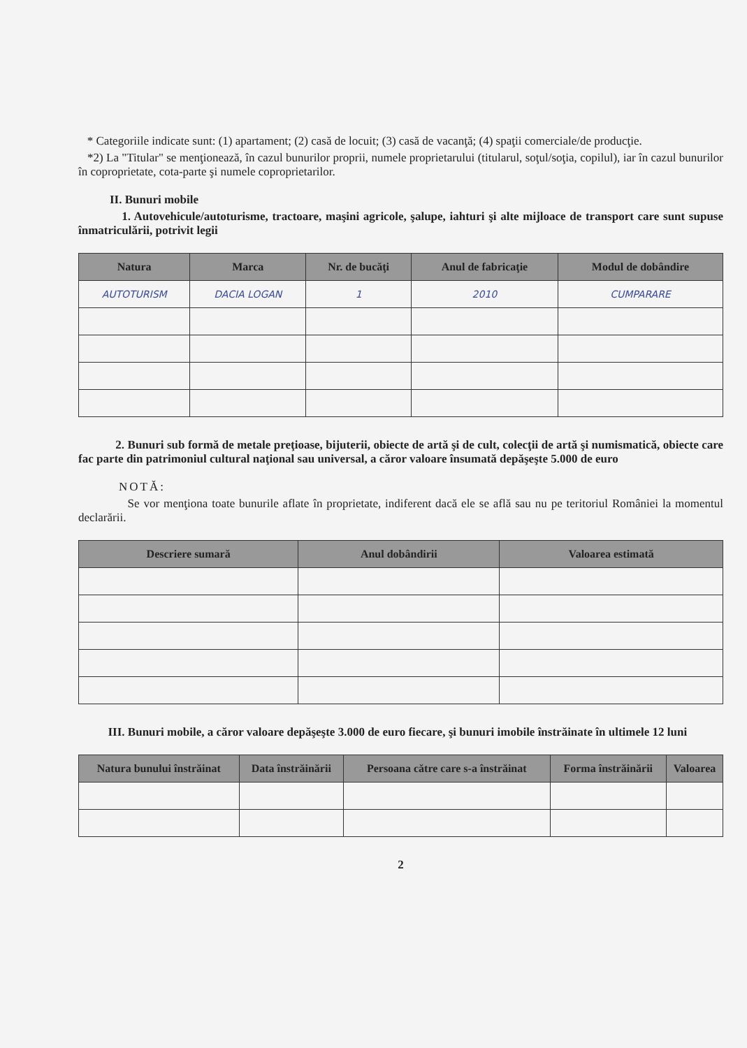* Categoriile indicate sunt: (1) apartament; (2) casă de locuit; (3) casă de vacanţă; (4) spaţii comerciale/de producţie.
*2) La "Titular" se menţionează, în cazul bunurilor proprii, numele proprietarului (titularul, soţul/soţia, copilul), iar în cazul bunurilor în coproprietate, cota-parte şi numele coproprietarilor.
II. Bunuri mobile
1. Autovehicule/autoturisme, tractoare, maşini agricole, şalupe, iahturi şi alte mijloace de transport care sunt supuse înmatriculării, potrivit legii
| Natura | Marca | Nr. de bucăţi | Anul de fabricaţie | Modul de dobândire |
| --- | --- | --- | --- | --- |
| AUTOTURISM | DACIA LOGAN | 1 | 2010 | CUMPARARE |
2. Bunuri sub formă de metale preţioase, bijuterii, obiecte de artă şi de cult, colecţii de artă şi numismatică, obiecte care fac parte din patrimoniul cultural naţional sau universal, a căror valoare însumată depăşeşte 5.000 de euro
NOTĂ:
Se vor menţiona toate bunurile aflate în proprietate, indiferent dacă ele se află sau nu pe teritoriul României la momentul declarării.
| Descriere sumară | Anul dobândirii | Valoarea estimată |
| --- | --- | --- |
III. Bunuri mobile, a căror valoare depăşeşte 3.000 de euro fiecare, şi bunuri imobile înstrăinate în ultimele 12 luni
| Natura bunului înstrăinat | Data înstrăinării | Persoana către care s-a înstrăinat | Forma înstrăinării | Valoarea |
| --- | --- | --- | --- | --- |
2